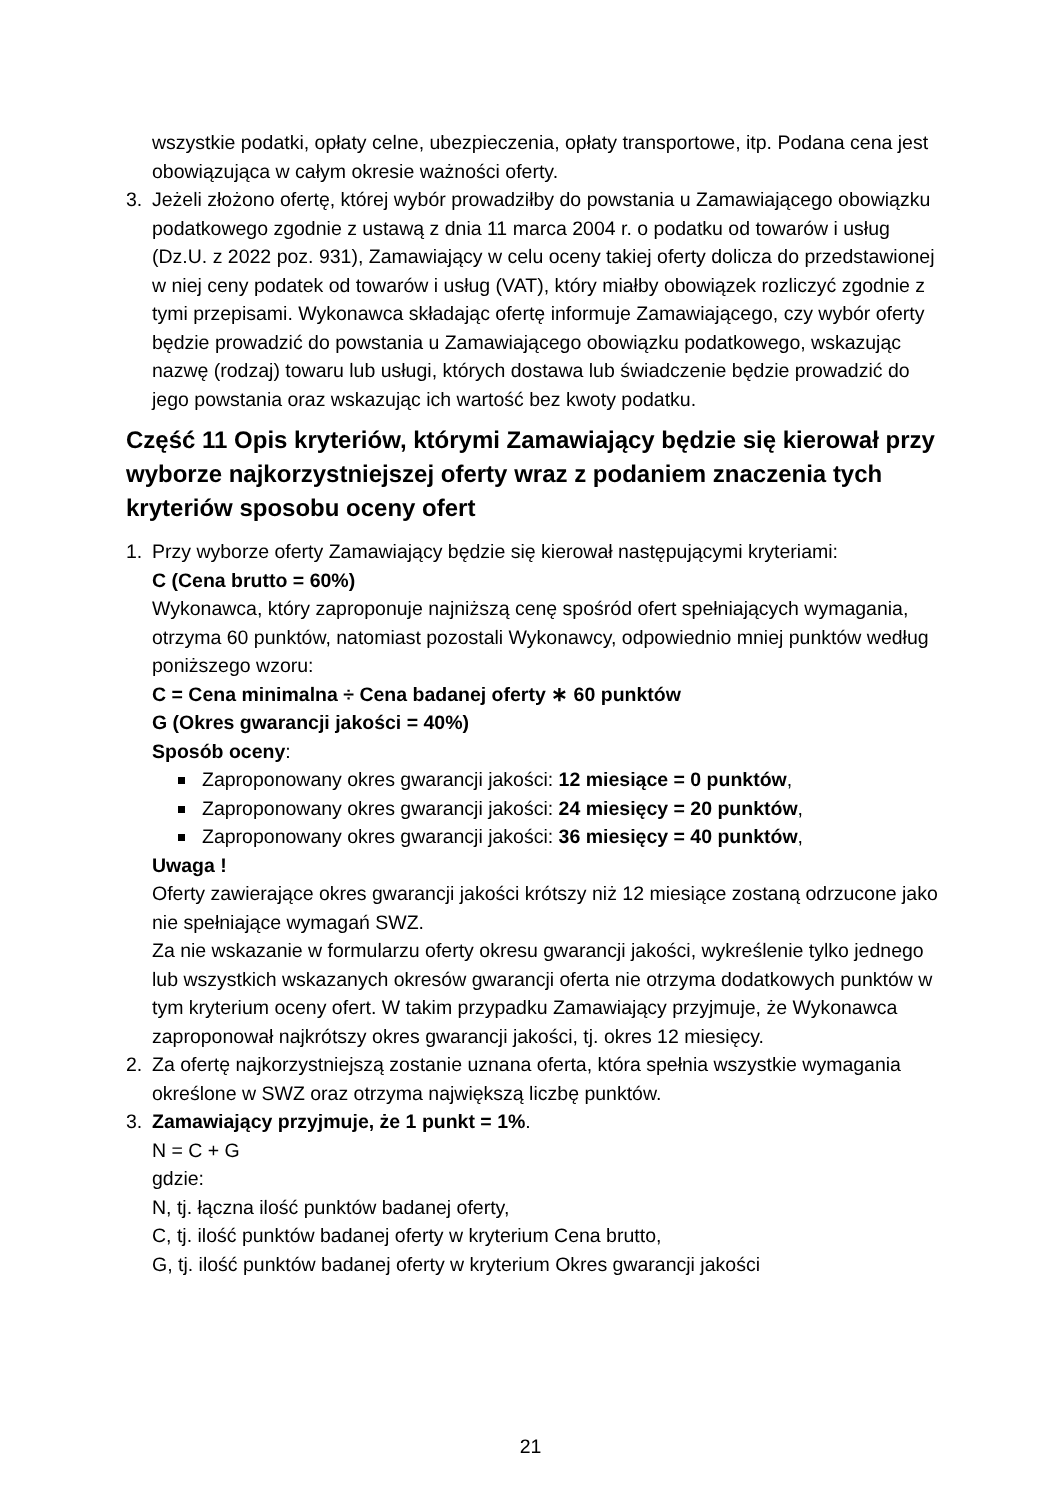wszystkie podatki, opłaty celne, ubezpieczenia, opłaty transportowe, itp. Podana cena jest obowiązująca w całym okresie ważności oferty.
3. Jeżeli złożono ofertę, której wybór prowadziłby do powstania u Zamawiającego obowiązku podatkowego zgodnie z ustawą z dnia 11 marca 2004 r. o podatku od towarów i usług (Dz.U. z 2022 poz. 931), Zamawiający w celu oceny takiej oferty dolicza do przedstawionej w niej ceny podatek od towarów i usług (VAT), który miałby obowiązek rozliczyć zgodnie z tymi przepisami. Wykonawca składając ofertę informuje Zamawiającego, czy wybór oferty będzie prowadzić do powstania u Zamawiającego obowiązku podatkowego, wskazując nazwę (rodzaj) towaru lub usługi, których dostawa lub świadczenie będzie prowadzić do jego powstania oraz wskazując ich wartość bez kwoty podatku.
Część 11 Opis kryteriów, którymi Zamawiający będzie się kierował przy wyborze najkorzystniejszej oferty wraz z podaniem znaczenia tych kryteriów sposobu oceny ofert
1. Przy wyborze oferty Zamawiający będzie się kierował następującymi kryteriami:
C (Cena brutto = 60%)
Wykonawca, który zaproponuje najniższą cenę spośród ofert spełniających wymagania, otrzyma 60 punktów, natomiast pozostali Wykonawcy, odpowiednio mniej punktów według poniższego wzoru:
C = Cena minimalna ÷ Cena badanej oferty ∗ 60 punktów
G (Okres gwarancji jakości = 40%)
Sposób oceny:
Zaproponowany okres gwarancji jakości: 12 miesiące = 0 punktów,
Zaproponowany okres gwarancji jakości: 24 miesięcy = 20 punktów,
Zaproponowany okres gwarancji jakości: 36 miesięcy = 40 punktów,
Uwaga !
Oferty zawierające okres gwarancji jakości krótszy niż 12 miesiące zostaną odrzucone jako nie spełniające wymagań SWZ.
Za nie wskazanie w formularzu oferty okresu gwarancji jakości, wykreślenie tylko jednego lub wszystkich wskazanych okresów gwarancji oferta nie otrzyma dodatkowych punktów w tym kryterium oceny ofert. W takim przypadku Zamawiający przyjmuje, że Wykonawca zaproponował najkrótszy okres gwarancji jakości, tj. okres 12 miesięcy.
2. Za ofertę najkorzystniejszą zostanie uznana oferta, która spełnia wszystkie wymagania określone w SWZ oraz otrzyma największą liczbę punktów.
3. Zamawiający przyjmuje, że 1 punkt = 1%.
N = C + G
gdzie:
N, tj. łączna ilość punktów badanej oferty,
C, tj. ilość punktów badanej oferty w kryterium Cena brutto,
G, tj. ilość punktów badanej oferty w kryterium Okres gwarancji jakości
21